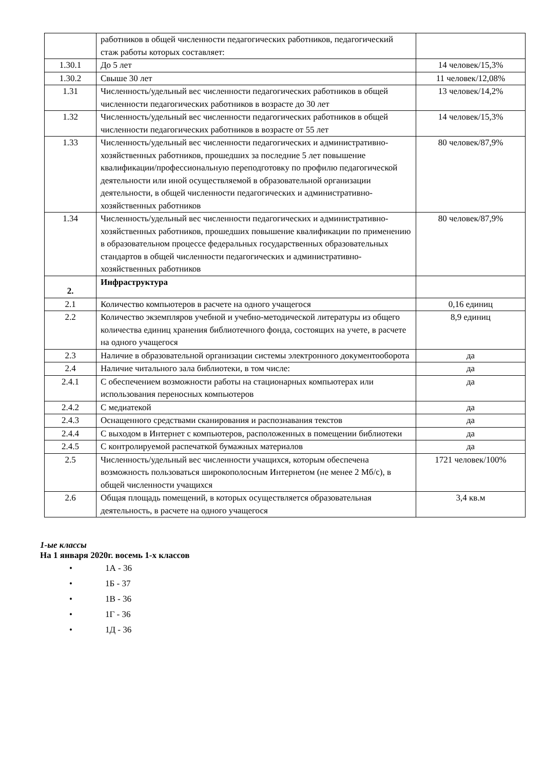| | работников в общей численности педагогических работников, педагогический стаж работы которых составляет: | |
| 1.30.1 | До 5 лет | 14 человек/15,3% |
| 1.30.2 | Свыше 30 лет | 11 человек/12,08% |
| 1.31 | Численность/удельный вес численности педагогических работников в общей численности педагогических работников в возрасте до 30 лет | 13 человек/14,2% |
| 1.32 | Численность/удельный вес численности педагогических работников в общей численности педагогических работников в возрасте от 55 лет | 14 человек/15,3% |
| 1.33 | Численность/удельный вес численности педагогических и административно-хозяйственных работников, прошедших за последние 5 лет повышение квалификации/профессиональную переподготовку по профилю педагогической деятельности или иной осуществляемой в образовательной организации деятельности, в общей численности педагогических и административно-хозяйственных работников | 80 человек/87,9% |
| 1.34 | Численность/удельный вес численности педагогических и административно-хозяйственных работников, прошедших повышение квалификации по применению в образовательном процессе федеральных государственных образовательных стандартов в общей численности педагогических и административно-хозяйственных работников | 80 человек/87,9% |
| 2. | Инфраструктура | |
| 2.1 | Количество компьютеров в расчете на одного учащегося | 0,16 единиц |
| 2.2 | Количество экземпляров учебной и учебно-методической литературы из общего количества единиц хранения библиотечного фонда, состоящих на учете, в расчете на одного учащегося | 8,9 единиц |
| 2.3 | Наличие в образовательной организации системы электронного документооборота | да |
| 2.4 | Наличие читального зала библиотеки, в том числе: | да |
| 2.4.1 | С обеспечением возможности работы на стационарных компьютерах или использования переносных компьютеров | да |
| 2.4.2 | С медиатекой | да |
| 2.4.3 | Оснащенного средствами сканирования и распознавания текстов | да |
| 2.4.4 | С выходом в Интернет с компьютеров, расположенных в помещении библиотеки | да |
| 2.4.5 | С контролируемой распечаткой бумажных материалов | да |
| 2.5 | Численность/удельный вес численности учащихся, которым обеспечена возможность пользоваться широкополосным Интернетом (не менее 2 Мб/с), в общей численности учащихся | 1721 человек/100% |
| 2.6 | Общая площадь помещений, в которых осуществляется образовательная деятельность, в расчете на одного учащегося | 3,4 кв.м |
1-ые классы
На 1 января 2020г. восемь 1-х классов
• 1А - 36
• 1Б - 37
• 1В - 36
• 1Г - 36
• 1Д - 36